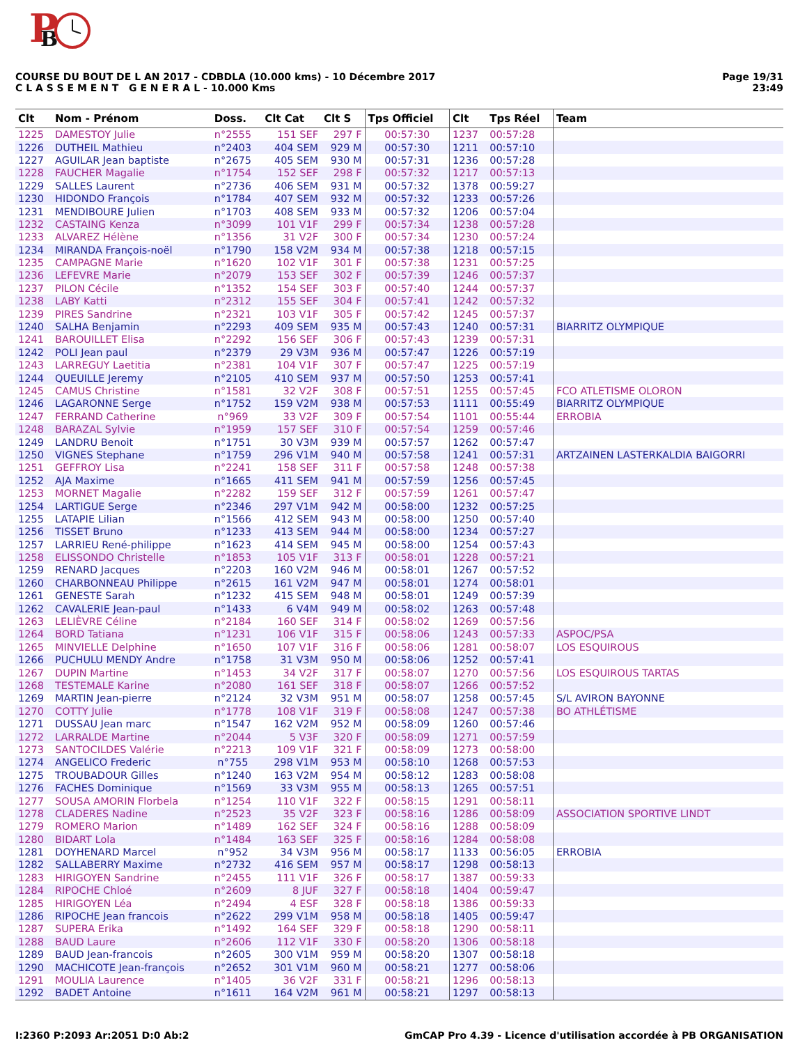P
B
COURSE DU BOUT DE L AN 2017 - CDBDLA (10.000 kms) - 10 Décembre 2017
C L A S S E M E N T G E N E R A L - 10.000 Kms
Page 19/31
23:49
| Clt | Nom - Prénom | Doss. | Clt Cat | Clt S | Tps Officiel | Clt | Tps Réel | Team |
| --- | --- | --- | --- | --- | --- | --- | --- | --- |
| 1225 | DAMESTOY Julie | n°2555 | 151 SEF | 297 F | 00:57:30 | 1237 | 00:57:28 | |
| 1226 | DUTHEIL Mathieu | n°2403 | 404 SEM | 929 M | 00:57:30 | 1211 | 00:57:10 | |
| 1227 | AGUILAR Jean baptiste | n°2675 | 405 SEM | 930 M | 00:57:31 | 1236 | 00:57:28 | |
| 1228 | FAUCHER Magalie | n°1754 | 152 SEF | 298 F | 00:57:32 | 1217 | 00:57:13 | |
| 1229 | SALLES Laurent | n°2736 | 406 SEM | 931 M | 00:57:32 | 1378 | 00:59:27 | |
| 1230 | HIDONDO François | n°1784 | 407 SEM | 932 M | 00:57:32 | 1233 | 00:57:26 | |
| 1231 | MENDIBOURE Julien | n°1703 | 408 SEM | 933 M | 00:57:32 | 1206 | 00:57:04 | |
| 1232 | CASTAING Kenza | n°3099 | 101 V1F | 299 F | 00:57:34 | 1238 | 00:57:28 | |
| 1233 | ALVAREZ Hélène | n°1356 | 31 V2F | 300 F | 00:57:34 | 1230 | 00:57:24 | |
| 1234 | MIRANDA François-noël | n°1790 | 158 V2M | 934 M | 00:57:38 | 1218 | 00:57:15 | |
| 1235 | CAMPAGNE Marie | n°1620 | 102 V1F | 301 F | 00:57:38 | 1231 | 00:57:25 | |
| 1236 | LEFEVRE Marie | n°2079 | 153 SEF | 302 F | 00:57:39 | 1246 | 00:57:37 | |
| 1237 | PILON Cécile | n°1352 | 154 SEF | 303 F | 00:57:40 | 1244 | 00:57:37 | |
| 1238 | LABY Katti | n°2312 | 155 SEF | 304 F | 00:57:41 | 1242 | 00:57:32 | |
| 1239 | PIRES Sandrine | n°2321 | 103 V1F | 305 F | 00:57:42 | 1245 | 00:57:37 | |
| 1240 | SALHA Benjamin | n°2293 | 409 SEM | 935 M | 00:57:43 | 1240 | 00:57:31 | BIARRITZ OLYMPIQUE |
| 1241 | BAROUILLET Elisa | n°2292 | 156 SEF | 306 F | 00:57:43 | 1239 | 00:57:31 | |
| 1242 | POLI Jean paul | n°2379 | 29 V3M | 936 M | 00:57:47 | 1226 | 00:57:19 | |
| 1243 | LARREGUY Laetitia | n°2381 | 104 V1F | 307 F | 00:57:47 | 1225 | 00:57:19 | |
| 1244 | QUEUILLE Jeremy | n°2105 | 410 SEM | 937 M | 00:57:50 | 1253 | 00:57:41 | |
| 1245 | CAMUS Christine | n°1581 | 32 V2F | 308 F | 00:57:51 | 1255 | 00:57:45 | FCO ATLETISME OLORON |
| 1246 | LAGARONNE Serge | n°1752 | 159 V2M | 938 M | 00:57:53 | 1111 | 00:55:49 | BIARRITZ OLYMPIQUE |
| 1247 | FERRAND Catherine | n°969 | 33 V2F | 309 F | 00:57:54 | 1101 | 00:55:44 | ERROBIA |
| 1248 | BARAZAL Sylvie | n°1959 | 157 SEF | 310 F | 00:57:54 | 1259 | 00:57:46 | |
| 1249 | LANDRU Benoit | n°1751 | 30 V3M | 939 M | 00:57:57 | 1262 | 00:57:47 | |
| 1250 | VIGNES Stephane | n°1759 | 296 V1M | 940 M | 00:57:58 | 1241 | 00:57:31 | ARTZAINEN LASTERKALDIA BAIGORRI |
| 1251 | GEFFROY Lisa | n°2241 | 158 SEF | 311 F | 00:57:58 | 1248 | 00:57:38 | |
| 1252 | AJA Maxime | n°1665 | 411 SEM | 941 M | 00:57:59 | 1256 | 00:57:45 | |
| 1253 | MORNET Magalie | n°2282 | 159 SEF | 312 F | 00:57:59 | 1261 | 00:57:47 | |
| 1254 | LARTIGUE Serge | n°2346 | 297 V1M | 942 M | 00:58:00 | 1232 | 00:57:25 | |
| 1255 | LATAPIE Lilian | n°1566 | 412 SEM | 943 M | 00:58:00 | 1250 | 00:57:40 | |
| 1256 | TISSET Bruno | n°1233 | 413 SEM | 944 M | 00:58:00 | 1234 | 00:57:27 | |
| 1257 | LARRIEU René-philippe | n°1623 | 414 SEM | 945 M | 00:58:00 | 1254 | 00:57:43 | |
| 1258 | ELISSONDO Christelle | n°1853 | 105 V1F | 313 F | 00:58:01 | 1228 | 00:57:21 | |
| 1259 | RENARD Jacques | n°2203 | 160 V2M | 946 M | 00:58:01 | 1267 | 00:57:52 | |
| 1260 | CHARBONNEAU Philippe | n°2615 | 161 V2M | 947 M | 00:58:01 | 1274 | 00:58:01 | |
| 1261 | GENESTE Sarah | n°1232 | 415 SEM | 948 M | 00:58:01 | 1249 | 00:57:39 | |
| 1262 | CAVALERIE Jean-paul | n°1433 | 6 V4M | 949 M | 00:58:02 | 1263 | 00:57:48 | |
| 1263 | LELIÈVRE Céline | n°2184 | 160 SEF | 314 F | 00:58:02 | 1269 | 00:57:56 | |
| 1264 | BORD Tatiana | n°1231 | 106 V1F | 315 F | 00:58:06 | 1243 | 00:57:33 | ASPOC/PSA |
| 1265 | MINVIELLE Delphine | n°1650 | 107 V1F | 316 F | 00:58:06 | 1281 | 00:58:07 | LOS ESQUIROUS |
| 1266 | PUCHULU MENDY Andre | n°1758 | 31 V3M | 950 M | 00:58:06 | 1252 | 00:57:41 | |
| 1267 | DUPIN Martine | n°1453 | 34 V2F | 317 F | 00:58:07 | 1270 | 00:57:56 | LOS ESQUIROUS TARTAS |
| 1268 | TESTEMALE Karine | n°2080 | 161 SEF | 318 F | 00:58:07 | 1266 | 00:57:52 | |
| 1269 | MARTIN Jean-pierre | n°2124 | 32 V3M | 951 M | 00:58:07 | 1258 | 00:57:45 | S/L AVIRON BAYONNE |
| 1270 | COTTY Julie | n°1778 | 108 V1F | 319 F | 00:58:08 | 1247 | 00:57:38 | BO ATHLÉTISME |
| 1271 | DUSSAU Jean marc | n°1547 | 162 V2M | 952 M | 00:58:09 | 1260 | 00:57:46 | |
| 1272 | LARRALDE Martine | n°2044 | 5 V3F | 320 F | 00:58:09 | 1271 | 00:57:59 | |
| 1273 | SANTOCILDES Valérie | n°2213 | 109 V1F | 321 F | 00:58:09 | 1273 | 00:58:00 | |
| 1274 | ANGELICO Frederic | n°755 | 298 V1M | 953 M | 00:58:10 | 1268 | 00:57:53 | |
| 1275 | TROUBADOUR Gilles | n°1240 | 163 V2M | 954 M | 00:58:12 | 1283 | 00:58:08 | |
| 1276 | FACHES Dominique | n°1569 | 33 V3M | 955 M | 00:58:13 | 1265 | 00:57:51 | |
| 1277 | SOUSA AMORIN Florbela | n°1254 | 110 V1F | 322 F | 00:58:15 | 1291 | 00:58:11 | |
| 1278 | CLADERES Nadine | n°2523 | 35 V2F | 323 F | 00:58:16 | 1286 | 00:58:09 | ASSOCIATION SPORTIVE LINDT |
| 1279 | ROMERO Marion | n°1489 | 162 SEF | 324 F | 00:58:16 | 1288 | 00:58:09 | |
| 1280 | BIDART Lola | n°1484 | 163 SEF | 325 F | 00:58:16 | 1284 | 00:58:08 | |
| 1281 | DOYHENARD Marcel | n°952 | 34 V3M | 956 M | 00:58:17 | 1133 | 00:56:05 | ERROBIA |
| 1282 | SALLABERRY Maxime | n°2732 | 416 SEM | 957 M | 00:58:17 | 1298 | 00:58:13 | |
| 1283 | HIRIGOYEN Sandrine | n°2455 | 111 V1F | 326 F | 00:58:17 | 1387 | 00:59:33 | |
| 1284 | RIPOCHE Chloé | n°2609 | 8 JUF | 327 F | 00:58:18 | 1404 | 00:59:47 | |
| 1285 | HIRIGOYEN Léa | n°2494 | 4 ESF | 328 F | 00:58:18 | 1386 | 00:59:33 | |
| 1286 | RIPOCHE Jean francois | n°2622 | 299 V1M | 958 M | 00:58:18 | 1405 | 00:59:47 | |
| 1287 | SUPERA Erika | n°1492 | 164 SEF | 329 F | 00:58:18 | 1290 | 00:58:11 | |
| 1288 | BAUD Laure | n°2606 | 112 V1F | 330 F | 00:58:20 | 1306 | 00:58:18 | |
| 1289 | BAUD Jean-francois | n°2605 | 300 V1M | 959 M | 00:58:20 | 1307 | 00:58:18 | |
| 1290 | MACHICOTE Jean-françois | n°2652 | 301 V1M | 960 M | 00:58:21 | 1277 | 00:58:06 | |
| 1291 | MOULIA Laurence | n°1405 | 36 V2F | 331 F | 00:58:21 | 1296 | 00:58:13 | |
| 1292 | BADET Antoine | n°1611 | 164 V2M | 961 M | 00:58:21 | 1297 | 00:58:13 | |
I:2360 P:2093 Ar:2051 D:0 Ab:2 GmCAP Pro 4.39 - Licence d'utilisation accordée à PB ORGANISATION